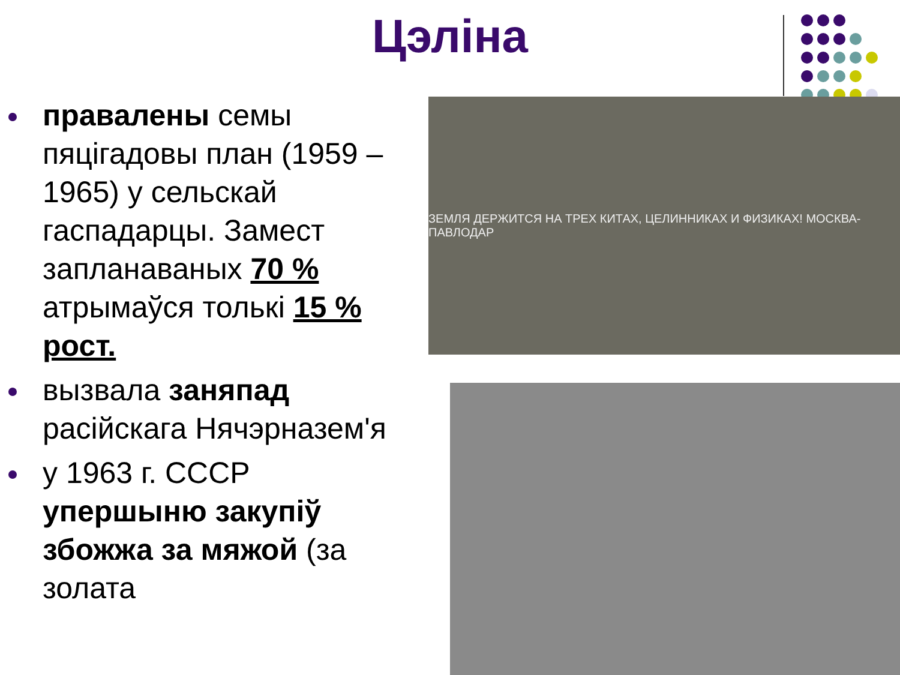Цэліна
правалены семы пяцігадовы план (1959 – 1965) у сельскай гаспадарцы. Замест запланаваных 70 % атрымаўся толькі 15 % рост.
вызвала заняпад расійскага Нячэрназем'я
у 1963 г. СССР упершыню закупіў збожжа за мяжой (за золата
ЗЕМЛЯ ДЕРЖИТСЯ НА ТРЕХ КИТАХ, ЦЕЛИННИКАХ И ФИЗИКАХ! МОСКВА-ПАВЛОДАР